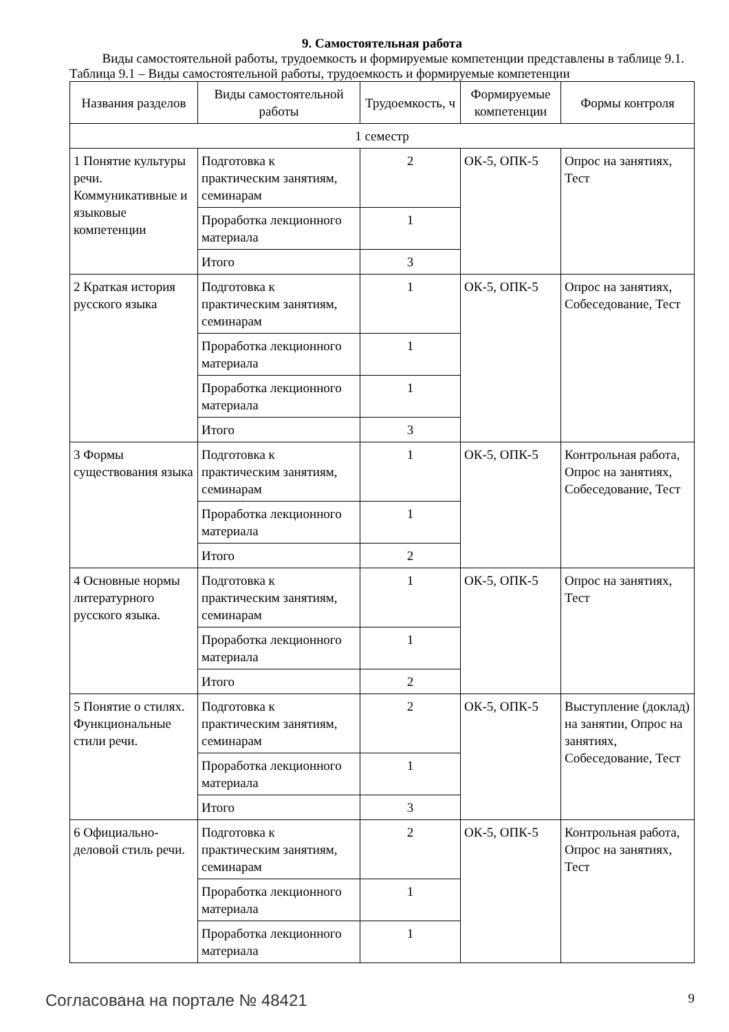9. Самостоятельная работа
Виды самостоятельной работы, трудоемкость и формируемые компетенции представлены в таблице 9.1.
Таблица 9.1 – Виды самостоятельной работы, трудоемкость и формируемые компетенции
| Названия разделов | Виды самостоятельной работы | Трудоемкость, ч | Формируемые компетенции | Формы контроля |
| --- | --- | --- | --- | --- |
| 1 семестр | | | | |
| 1 Понятие культуры речи. Коммуникативные и языковые компетенции | Подготовка к практическим занятиям, семинарам | 2 | ОК-5, ОПК-5 | Опрос на занятиях, Тест |
| | Проработка лекционного материала | 1 | | |
| | Итого | 3 | | |
| 2 Краткая история русского языка | Подготовка к практическим занятиям, семинарам | 1 | ОК-5, ОПК-5 | Опрос на занятиях, Собеседование, Тест |
| | Проработка лекционного материала | 1 | | |
| | Проработка лекционного материала | 1 | | |
| | Итого | 3 | | |
| 3 Формы существования языка | Подготовка к практическим занятиям, семинарам | 1 | ОК-5, ОПК-5 | Контрольная работа, Опрос на занятиях, Собеседование, Тест |
| | Проработка лекционного материала | 1 | | |
| | Итого | 2 | | |
| 4 Основные нормы литературного русского языка. | Подготовка к практическим занятиям, семинарам | 1 | ОК-5, ОПК-5 | Опрос на занятиях, Тест |
| | Проработка лекционного материала | 1 | | |
| | Итого | 2 | | |
| 5 Понятие о стилях. Функциональные стили речи. | Подготовка к практическим занятиям, семинарам | 2 | ОК-5, ОПК-5 | Выступление (доклад) на занятии, Опрос на занятиях, Собеседование, Тест |
| | Проработка лекционного материала | 1 | | |
| | Итого | 3 | | |
| 6 Официально-деловой стиль речи. | Подготовка к практическим занятиям, семинарам | 2 | ОК-5, ОПК-5 | Контрольная работа, Опрос на занятиях, Тест |
| | Проработка лекционного материала | 1 | | |
| | Проработка лекционного материала | 1 | | |
Согласована на портале № 48421 9